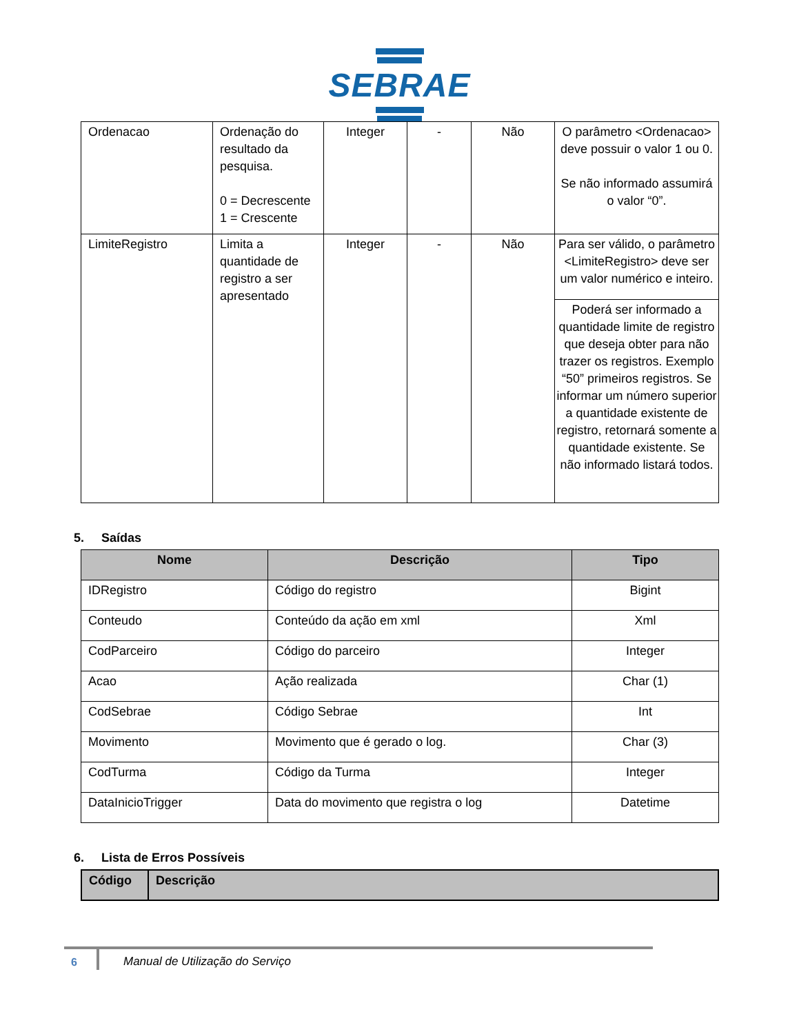SEBRAE
| Ordenacao | Ordenação do resultado da pesquisa. 0 = Decrescente 1 = Crescente | Integer | - | Não | O parâmetro <Ordenacao> deve possuir o valor 1 ou 0. Se não informado assumirá o valor “0”. |
| LimiteRegistro | Limita a quantidade de registro a ser apresentado | Integer | - | Não | Para ser válido, o parâmetro <LimiteRegistro> deve ser um valor numérico e inteiro. |
| | | | | | Poderá ser informado a quantidade limite de registro que deseja obter para não trazer os registros. Exemplo “50” primeiros registros. Se informar um número superior a quantidade existente de registro, retornará somente a quantidade existente. Se não informado listará todos. |
5. Saídas
| Nome | Descrição | Tipo |
| --- | --- | --- |
| IDRegistro | Código do registro | Bigint |
| Conteudo | Conteúdo da ação em xml | Xml |
| CodParceiro | Código do parceiro | Integer |
| Acao | Ação realizada | Char (1) |
| CodSebrae | Código Sebrae | Int |
| Movimento | Movimento que é gerado o log. | Char (3) |
| CodTurma | Código da Turma | Integer |
| DataInicioTrigger | Data do movimento que registra o log | Datetime |
6. Lista de Erros Possíveis
| Código | Descrição |
| --- | --- |
6 Manual de Utilização do Serviço